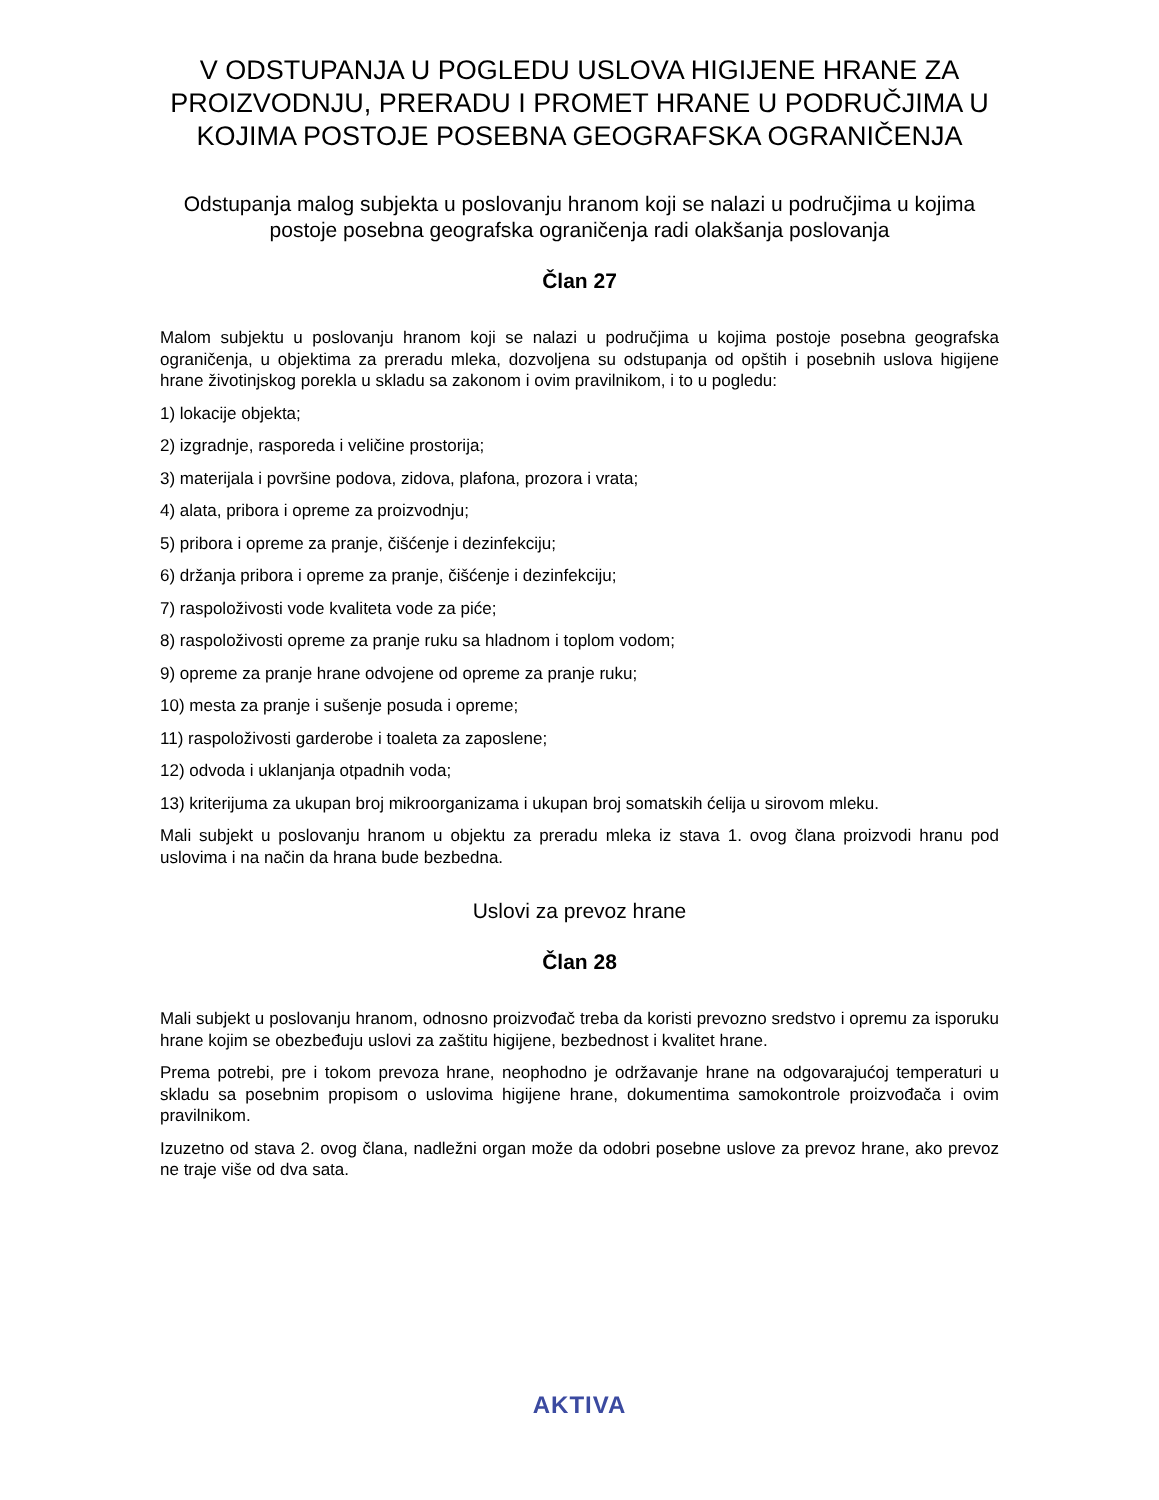V ODSTUPANJA U POGLEDU USLOVA HIGIJENE HRANE ZA PROIZVODNJU, PRERADU I PROMET HRANE U PODRUČJIMA U KOJIMA POSTOJE POSEBNA GEOGRAFSKA OGRANIČENJA
Odstupanja malog subjekta u poslovanju hranom koji se nalazi u područjima u kojima postoje posebna geografska ograničenja radi olakšanja poslovanja
Član 27
Malom subjektu u poslovanju hranom koji se nalazi u područjima u kojima postoje posebna geografska ograničenja, u objektima za preradu mleka, dozvoljena su odstupanja od opštih i posebnih uslova higijene hrane životinjskog porekla u skladu sa zakonom i ovim pravilnikom, i to u pogledu:
1) lokacije objekta;
2) izgradnje, rasporeda i veličine prostorija;
3) materijala i površine podova, zidova, plafona, prozora i vrata;
4) alata, pribora i opreme za proizvodnju;
5) pribora i opreme za pranje, čišćenje i dezinfekciju;
6) držanja pribora i opreme za pranje, čišćenje i dezinfekciju;
7) raspoloživosti vode kvaliteta vode za piće;
8) raspoloživosti opreme za pranje ruku sa hladnom i toplom vodom;
9) opreme za pranje hrane odvojene od opreme za pranje ruku;
10) mesta za pranje i sušenje posuda i opreme;
11) raspoloživosti garderobe i toaleta za zaposlene;
12) odvoda i uklanjanja otpadnih voda;
13) kriterijuma za ukupan broj mikroorganizama i ukupan broj somatskih ćelija u sirovom mleku.
Mali subjekt u poslovanju hranom u objektu za preradu mleka iz stava 1. ovog člana proizvodi hranu pod uslovima i na način da hrana bude bezbedna.
Uslovi za prevoz hrane
Član 28
Mali subjekt u poslovanju hranom, odnosno proizvođač treba da koristi prevozno sredstvo i opremu za isporuku hrane kojim se obezbeđuju uslovi za zaštitu higijene, bezbednost i kvalitet hrane.
Prema potrebi, pre i tokom prevoza hrane, neophodno je održavanje hrane na odgovarajućoj temperaturi u skladu sa posebnim propisom o uslovima higijene hrane, dokumentima samokontrole proizvođača i ovim pravilnikom.
Izuzetno od stava 2. ovog člana, nadležni organ može da odobri posebne uslove za prevoz hrane, ako prevoz ne traje više od dva sata.
AKTIVA